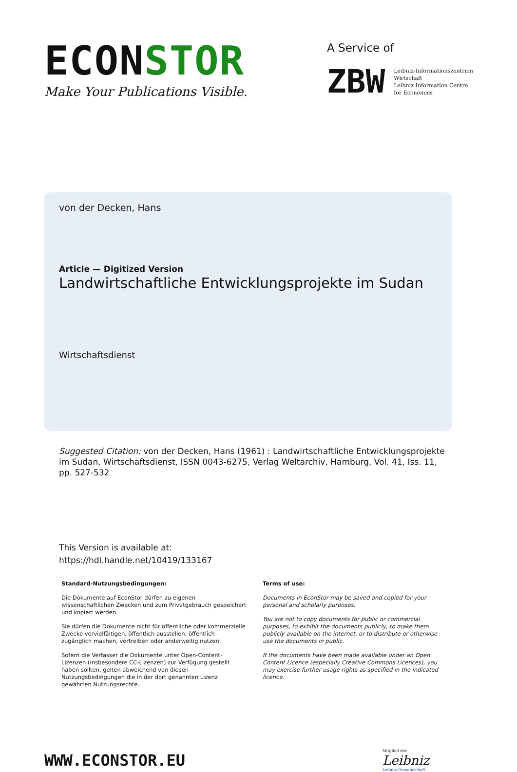ECONSTOR
Make Your Publications Visible.
A Service of
ZBW Leibniz-Informationszentrum
Wirtschaft
Leibniz Information Centre
for Economics
von der Decken, Hans
Article — Digitized Version
Landwirtschaftliche Entwicklungsprojekte im Sudan
Wirtschaftsdienst
Suggested Citation: von der Decken, Hans (1961) : Landwirtschaftliche Entwicklungsprojekte im Sudan, Wirtschaftsdienst, ISSN 0043-6275, Verlag Weltarchiv, Hamburg, Vol. 41, Iss. 11, pp. 527-532
This Version is available at:
https://hdl.handle.net/10419/133167
Standard-Nutzungsbedingungen:
Die Dokumente auf EconStor dürfen zu eigenen wissenschaftlichen Zwecken und zum Privatgebrauch gespeichert und kopiert werden.
Sie dürfen die Dokumente nicht für öffentliche oder kommerzielle Zwecke vervielfältigen, öffentlich ausstellen, öffentlich zugänglich machen, vertreiben oder anderweitig nutzen.
Sofern die Verfasser die Dokumente unter Open-Content-Lizenzen (insbesondere CC-Lizenzen) zur Verfügung gestellt haben sollten, gelten abweichend von diesen Nutzungsbedingungen die in der dort genannten Lizenz gewährten Nutzungsrechte.
Terms of use:
Documents in EconStor may be saved and copied for your personal and scholarly purposes.
You are not to copy documents for public or commercial purposes, to exhibit the documents publicly, to make them publicly available on the internet, or to distribute or otherwise use the documents in public.
If the documents have been made available under an Open Content Licence (especially Creative Commons Licences), you may exercise further usage rights as specified in the indicated licence.
WWW.ECONSTOR.EU
Mitglied der
Leibniz
Leibniz-Gemeinschaft